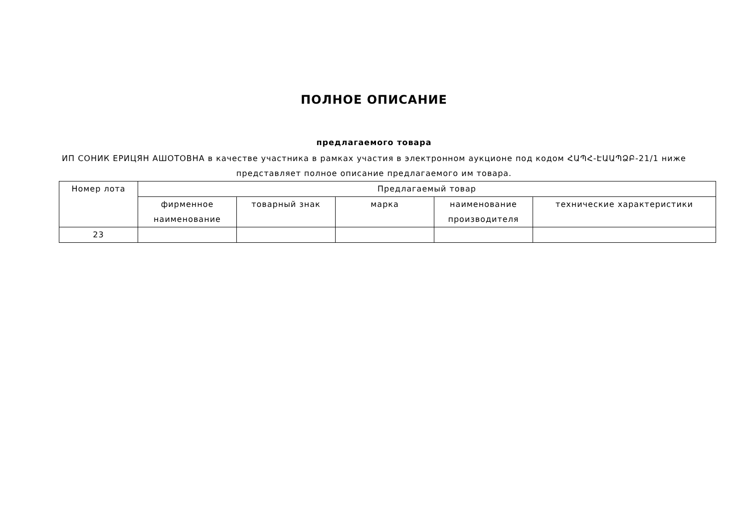ПОЛНОЕ ОПИСАНИЕ
предлагаемого товара
ИП СОНИК ЕРИЦЯН АШОТОВНА в качестве участника в рамках участия в электронном аукционе под кодом ՀԱՊՀ-ԷԱԱՊՁԲ-21/1 ниже представляет полное описание предлагаемого им товара.
| Номер лота | Предлагаемый товар | | | | |
| --- | --- | --- | --- | --- | --- |
| | фирменное наименование | товарный знак | марка | наименование производителя | технические характеристики |
| 23 | | | | | |